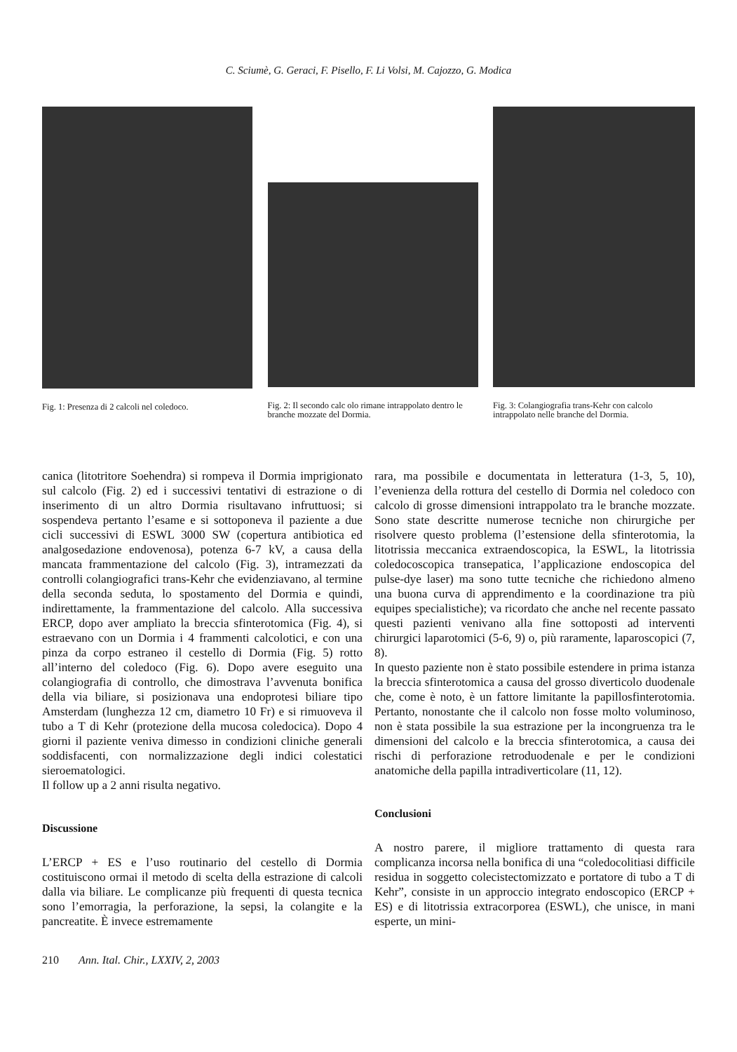C. Sciumè, G. Geraci, F. Pisello, F. Li Volsi, M. Cajozzo, G. Modica
Fig. 1: Presenza di 2 calcoli nel coledoco.
Fig. 2: Il secondo calc olo rimane intrappolato dentro le branche mozzate del Dormia.
Fig. 3: Colangiografia trans-Kehr con calcolo intrappolato nelle branche del Dormia.
canica (litotritore Soehendra) si rompeva il Dormia imprigionato sul calcolo (Fig. 2) ed i successivi tentativi di estrazione o di inserimento di un altro Dormia risultavano infruttuosi; si sospendeva pertanto l’esame e si sottoponeva il paziente a due cicli successivi di ESWL 3000 SW (copertura antibiotica ed analgosedazione endovenosa), potenza 6-7 kV, a causa della mancata frammentazione del calcolo (Fig. 3), intramezzati da controlli colangiografici trans-Kehr che evidenziavano, al termine della seconda seduta, lo spostamento del Dormia e quindi, indirettamente, la frammentazione del calcolo. Alla successiva ERCP, dopo aver ampliato la breccia sfinterotomica (Fig. 4), si estraevano con un Dormia i 4 frammenti calcolotici, e con una pinza da corpo estraneo il cestello di Dormia (Fig. 5) rotto all’interno del coledoco (Fig. 6). Dopo avere eseguito una colangiografia di controllo, che dimostrava l’avvenuta bonifica della via biliare, si posizionava una endoprotesi biliare tipo Amsterdam (lunghezza 12 cm, diametro 10 Fr) e si rimuoveva il tubo a T di Kehr (protezione della mucosa coledocica). Dopo 4 giorni il paziente veniva dimesso in condizioni cliniche generali soddisfacenti, con normalizzazione degli indici colestatici sieroematologici.
Il follow up a 2 anni risulta negativo.
Discussione
L’ERCP + ES e l’uso routinario del cestello di Dormia costituiscono ormai il metodo di scelta della estrazione di calcoli dalla via biliare. Le complicanze più frequenti di questa tecnica sono l’emorragia, la perforazione, la sepsi, la colangite e la pancreatite. È invece estremamente
rara, ma possibile e documentata in letteratura (1-3, 5, 10), l’evenienza della rottura del cestello di Dormia nel coledoco con calcolo di grosse dimensioni intrappolato tra le branche mozzate. Sono state descritte numerose tecniche non chirurgiche per risolvere questo problema (l’estensione della sfinterotomia, la litotrissia meccanica extraendoscopica, la ESWL, la litotrissia coledocoscopica transepatica, l’applicazione endoscopica del pulse-dye laser) ma sono tutte tecniche che richiedono almeno una buona curva di apprendimento e la coordinazione tra più equipes specialistiche); va ricordato che anche nel recente passato questi pazienti venivano alla fine sottoposti ad interventi chirurgici laparotomici (5-6, 9) o, più raramente, laparoscopici (7, 8).
In questo paziente non è stato possibile estendere in prima istanza la breccia sfinterotomica a causa del grosso diverticolo duodenale che, come è noto, è un fattore limitante la papillosfinterotomia. Pertanto, nonostante che il calcolo non fosse molto voluminoso, non è stata possibile la sua estrazione per la incongruenza tra le dimensioni del calcolo e la breccia sfinterotomica, a causa dei rischi di perforazione retroduodenale e per le condizioni anatomiche della papilla intradiverticolare (11, 12).
Conclusioni
A nostro parere, il migliore trattamento di questa rara complicanza incorsa nella bonifica di una “coledocolitiasi difficile residua in soggetto colecistectomizzato e portatore di tubo a T di Kehr”, consiste in un approccio integrato endoscopico (ERCP + ES) e di litotrissia extracorporea (ESWL), che unisce, in mani esperte, un mini-
210 Ann. Ital. Chir., LXXIV, 2, 2003